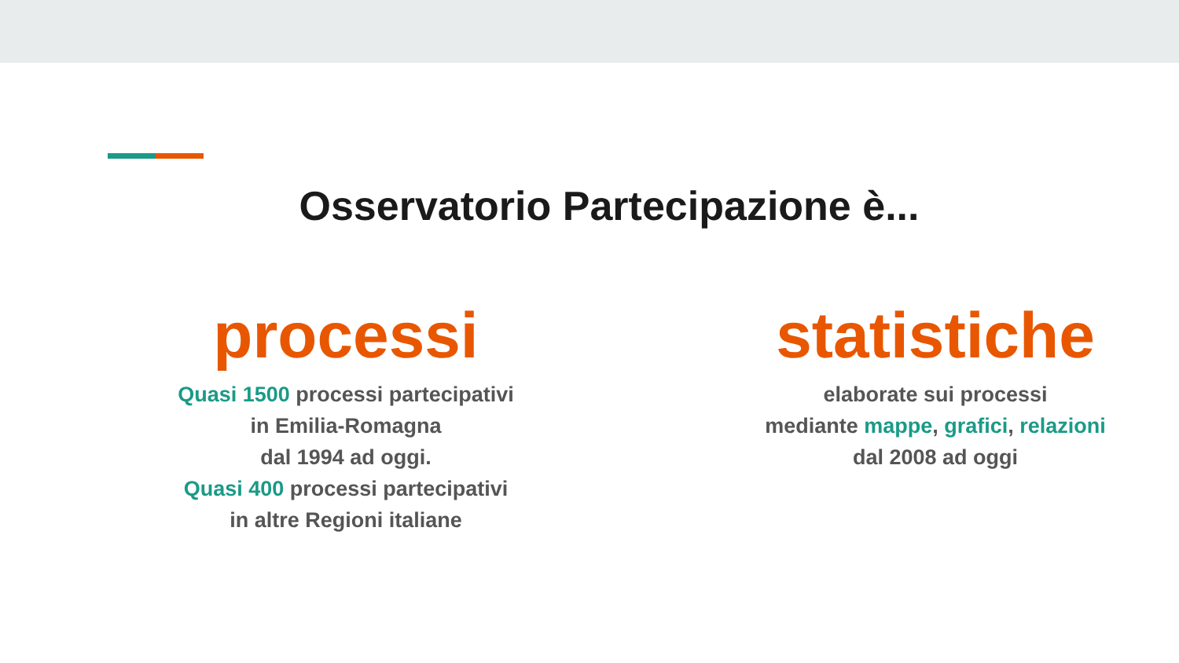Osservatorio Partecipazione è...
processi
Quasi 1500 processi partecipativi
in Emilia-Romagna
dal 1994 ad oggi.
Quasi 400 processi partecipativi
in altre Regioni italiane
statistiche
elaborate sui processi
mediante mappe, grafici, relazioni
dal 2008 ad oggi